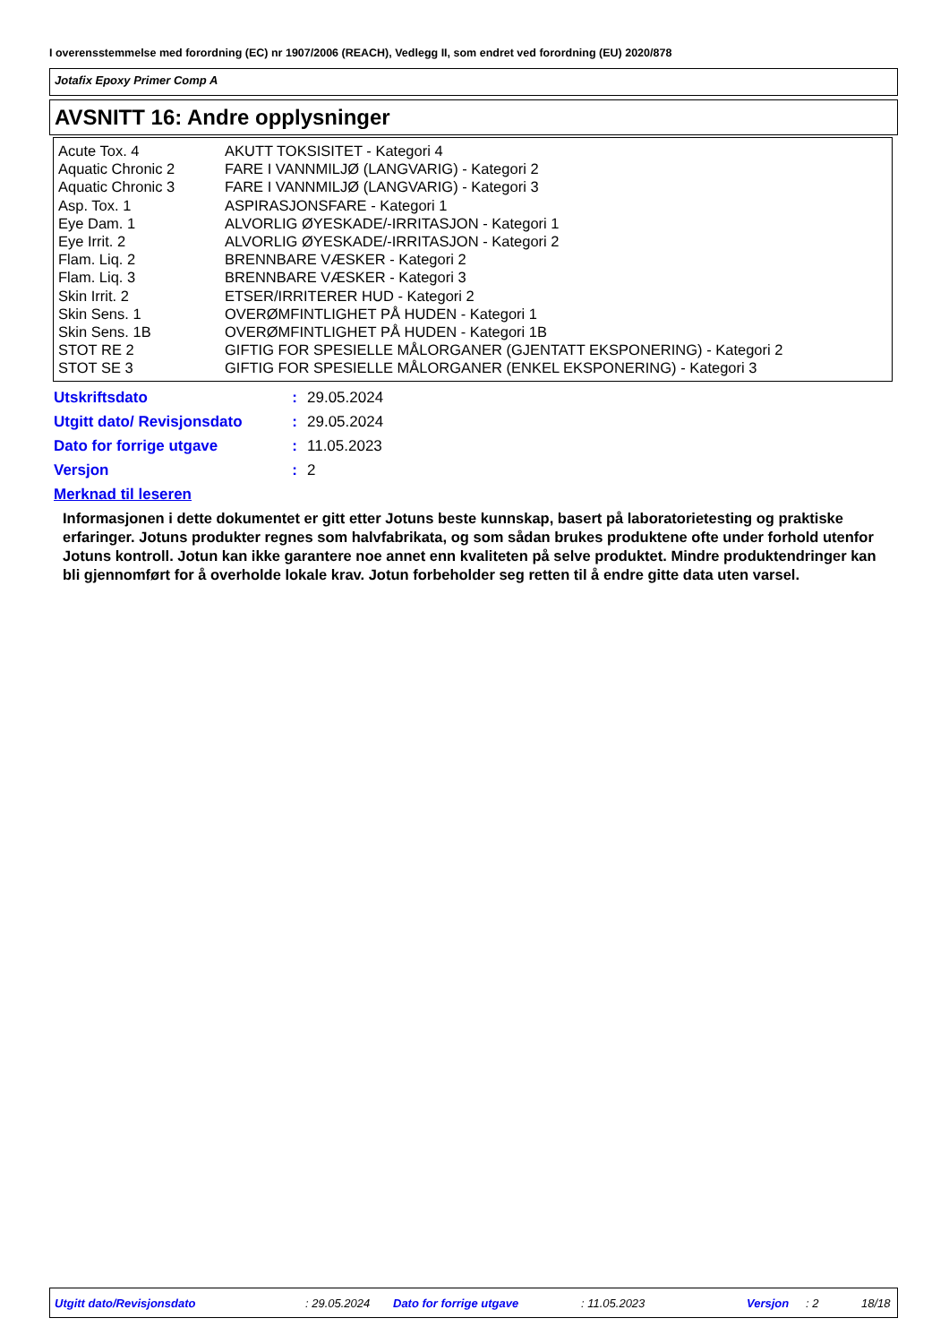I overensstemmelse med forordning (EC) nr 1907/2006 (REACH), Vedlegg II, som endret ved forordning (EU) 2020/878
Jotafix Epoxy Primer Comp A
AVSNITT 16: Andre opplysninger
| Acute Tox. 4 | AKUTT TOKSISITET - Kategori 4 |
| Aquatic Chronic 2 | FARE I VANNMILJØ (LANGVARIG) - Kategori 2 |
| Aquatic Chronic 3 | FARE I VANNMILJØ (LANGVARIG) - Kategori 3 |
| Asp. Tox. 1 | ASPIRASJONSFARE - Kategori 1 |
| Eye Dam. 1 | ALVORLIG ØYESKADE/-IRRITASJON - Kategori 1 |
| Eye Irrit. 2 | ALVORLIG ØYESKADE/-IRRITASJON - Kategori 2 |
| Flam. Liq. 2 | BRENNBARE VÆSKER - Kategori 2 |
| Flam. Liq. 3 | BRENNBARE VÆSKER - Kategori 3 |
| Skin Irrit. 2 | ETSER/IRRITERER HUD - Kategori 2 |
| Skin Sens. 1 | OVERØMFINTLIGHET PÅ HUDEN - Kategori 1 |
| Skin Sens. 1B | OVERØMFINTLIGHET PÅ HUDEN - Kategori 1B |
| STOT RE 2 | GIFTIG FOR SPESIELLE MÅLORGANER (GJENTATT EKSPONERING) - Kategori 2 |
| STOT SE 3 | GIFTIG FOR SPESIELLE MÅLORGANER (ENKEL EKSPONERING) - Kategori 3 |
| Utskriftsdato | : | 29.05.2024 |
| Utgitt dato/ Revisjonsdato | : | 29.05.2024 |
| Dato for forrige utgave | : | 11.05.2023 |
| Versjon | : | 2 |
Merknad til leseren
Informasjonen i dette dokumentet er gitt etter Jotuns beste kunnskap, basert på laboratorietesting og praktiske erfaringer. Jotuns produkter regnes som halvfabrikata, og som sådan brukes produktene ofte under forhold utenfor Jotuns kontroll. Jotun kan ikke garantere noe annet enn kvaliteten på selve produktet. Mindre produktendringer kan bli gjennomført for å overholde lokale krav. Jotun forbeholder seg retten til å endre gitte data uten varsel.
Utgitt dato/Revisjonsdato : 29.05.2024 Dato for forrige utgave : 11.05.2023 Versjon : 2 18/18